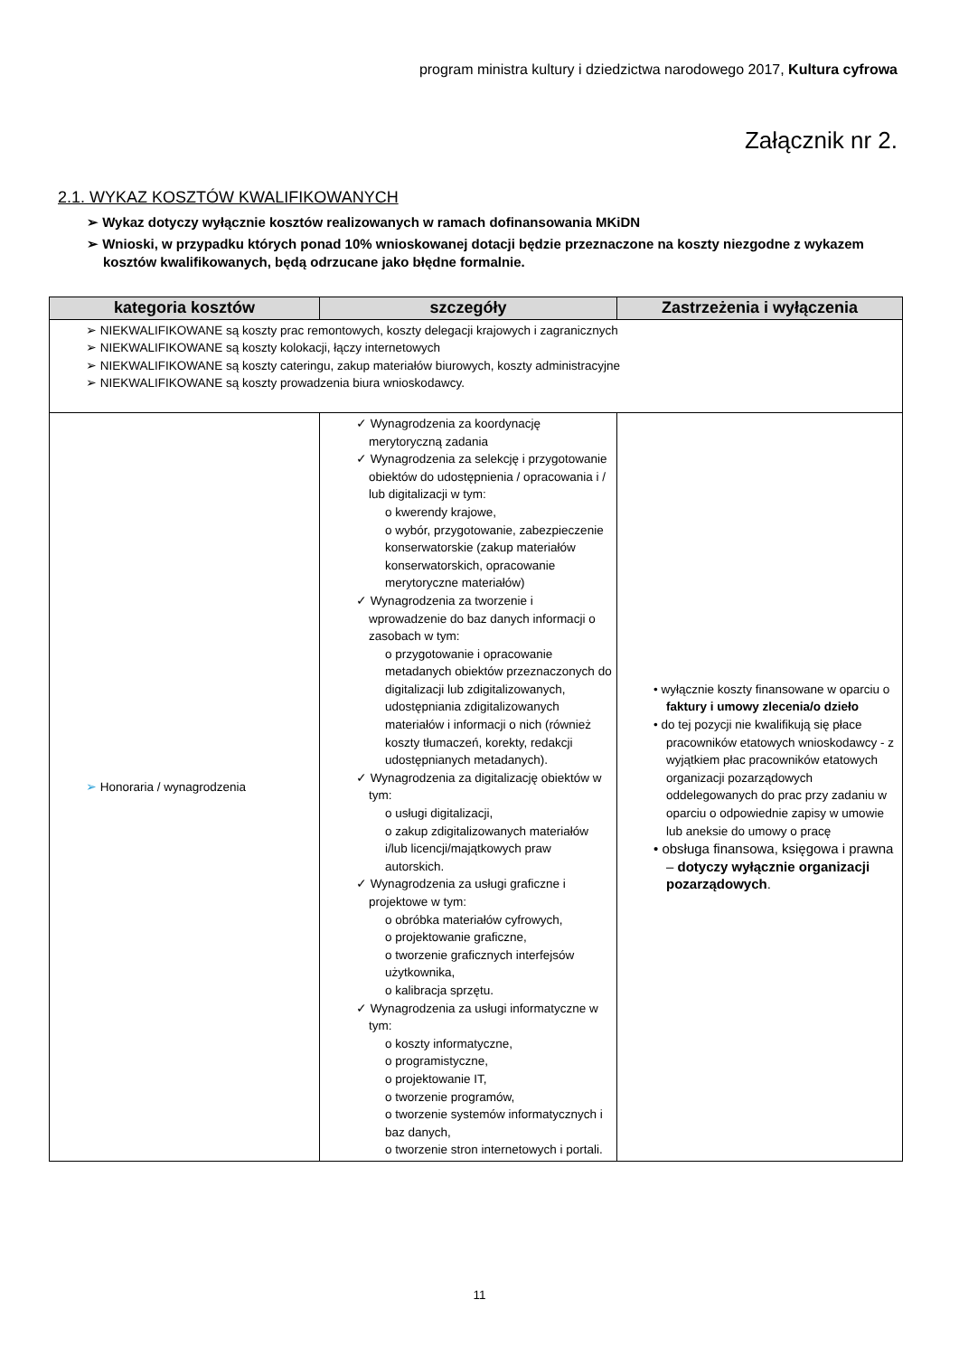program ministra kultury i dziedzictwa narodowego 2017, Kultura cyfrowa
Załącznik nr 2.
2.1. WYKAZ KOSZTÓW KWALIFIKOWANYCH
➢ Wykaz dotyczy wyłącznie kosztów realizowanych w ramach dofinansowania MKiDN
➢ Wnioski, w przypadku których ponad 10% wnioskowanej dotacji będzie przeznaczone na koszty niezgodne z wykazem kosztów kwalifikowanych, będą odrzucane jako błędne formalnie.
| kategoria kosztów | szczegóły | Zastrzeżenia i wyłączenia |
| --- | --- | --- |
| ➢ NIEKWALIFIKOWANE są koszty prac remontowych, koszty delegacji krajowych i zagranicznych ➢ NIEKWALIFIKOWANE są koszty kolokacji, łączy internetowych ➢ NIEKWALIFIKOWANE są koszty cateringu, zakup materiałów biurowych, koszty administracyjne ➢ NIEKWALIFIKOWANE są koszty prowadzenia biura wnioskodawcy. | | |
| ➢ Honoraria / wynagrodzenia | ✓ Wynagrodzenia za koordynację merytoryczną zadania ✓ Wynagrodzenia za selekcję i przygotowanie obiektów do udostępnienia / opracowania i / lub digitalizacji w tym: o kwerendy krajowe, o wybór, przygotowanie, zabezpieczenie konserwatorskie (zakup materiałów konserwatorskich, opracowanie merytoryczne materiałów) ✓ Wynagrodzenia za tworzenie i wprowadzenie do baz danych informacji o zasobach w tym: o przygotowanie i opracowanie metadanych obiektów przeznaczonych do digitalizacji lub zdigitalizowanych, udostępniania zdigitalizowanych materiałów i informacji o nich (również koszty tłumaczeń, korekty, redakcji udostępnianych metadanych). ✓ Wynagrodzenia za digitalizację obiektów w tym: o usługi digitalizacji, o zakup zdigitalizowanych materiałów i/lub licencji/majątkowych praw autorskich. ✓ Wynagrodzenia za usługi graficzne i projektowe w tym: o obróbka materiałów cyfrowych, o projektowanie graficzne, o tworzenie graficznych interfejsów użytkownika, o kalibracja sprzętu. ✓ Wynagrodzenia za usługi informatyczne w tym: o koszty informatyczne, o programistyczne, o projektowanie IT, o tworzenie programów, o tworzenie systemów informatycznych i baz danych, o tworzenie stron internetowych i portali. | • wyłącznie koszty finansowane w oparciu o faktury i umowy zlecenia/o dzieło • do tej pozycji nie kwalifikują się płace pracowników etatowych wnioskodawcy - z wyjątkiem płac pracowników etatowych organizacji pozarządowych oddelegowanych do prac przy zadaniu w oparciu o odpowiednie zapisy w umowie lub aneksie do umowy o pracę • obsługa finansowa, księgowa i prawna – dotyczy wyłącznie organizacji pozarządowych . |
11